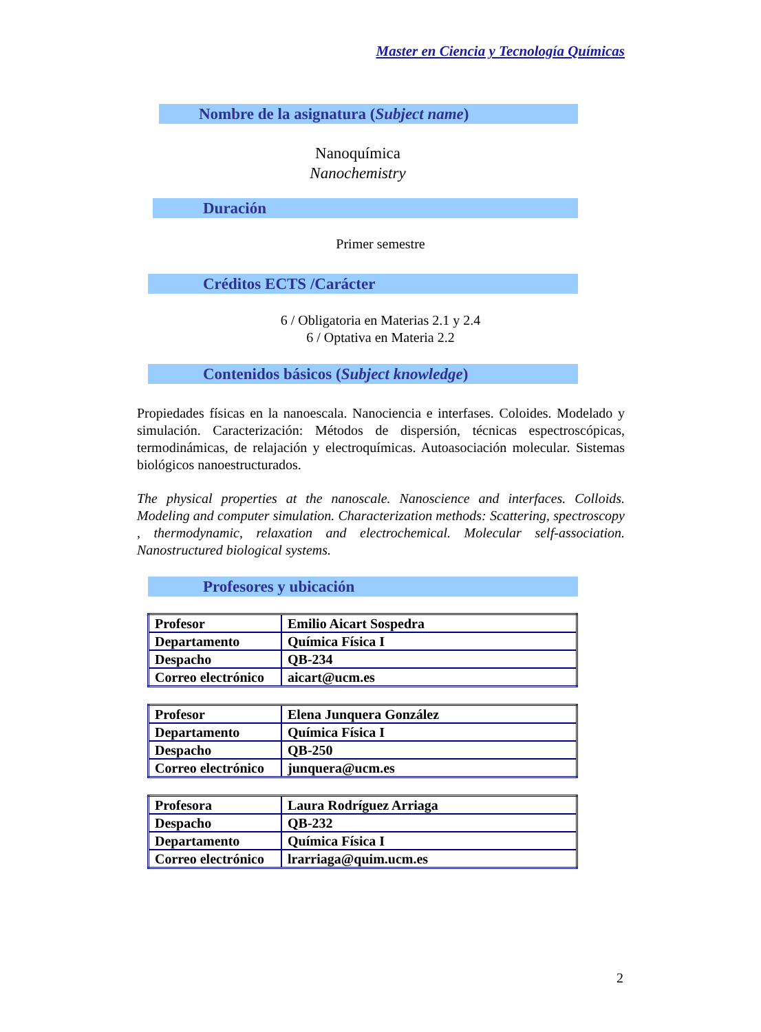Master en Ciencia y Tecnología Químicas
Nombre de la asignatura (Subject name)
Nanoquímica
Nanochemistry
Duración
Primer semestre
Créditos ECTS /Carácter
6 / Obligatoria en Materias 2.1 y 2.4
6 / Optativa en Materia 2.2
Contenidos básicos (Subject knowledge)
Propiedades físicas en la nanoescala. Nanociencia e interfases. Coloides. Modelado y simulación. Caracterización: Métodos de dispersión, técnicas espectroscópicas, termodinámicas, de relajación y electroquímicas. Autoasociación molecular. Sistemas biológicos nanoestructurados.
The physical properties at the nanoscale. Nanoscience and interfaces. Colloids. Modeling and computer simulation. Characterization methods: Scattering, spectroscopy , thermodynamic, relaxation and electrochemical. Molecular self-association. Nanostructured biological systems.
Profesores y ubicación
| Profesor | Emilio Aicart Sospedra |
| Departamento | Química Física I |
| Despacho | QB-234 |
| Correo electrónico | aicart@ucm.es |
| Profesor | Elena Junquera González |
| Departamento | Química Física I |
| Despacho | QB-250 |
| Correo electrónico | junquera@ucm.es |
| Profesora | Laura Rodríguez Arriaga |
| Despacho | QB-232 |
| Departamento | Química Física I |
| Correo electrónico | lrarriaga@quim.ucm.es |
2